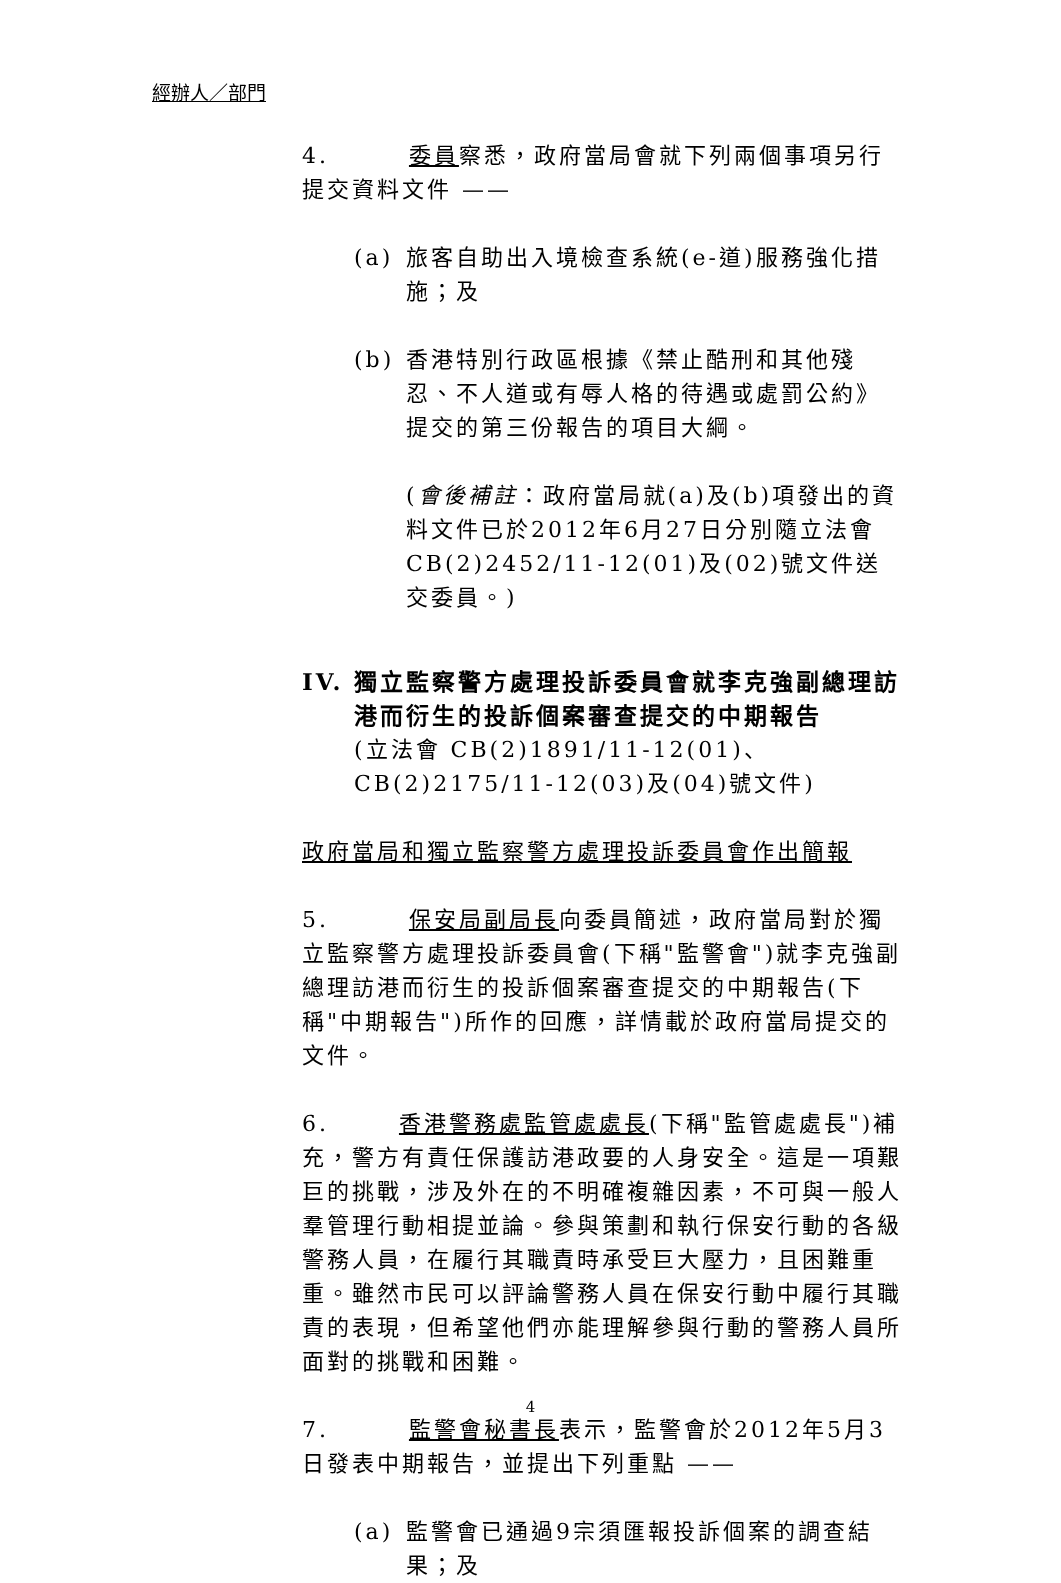經辦人／部門
4. 委員察悉，政府當局會就下列兩個事項另行提交資料文件 ——
(a) 旅客自助出入境檢查系統(e-道)服務強化措施；及
(b) 香港特別行政區根據《禁止酷刑和其他殘忍、不人道或有辱人格的待遇或處罰公約》提交的第三份報告的項目大綱。
(會後補註：政府當局就(a)及(b)項發出的資料文件已於2012年6月27日分別隨立法會CB(2)2452/11-12(01)及(02)號文件送交委員。)
IV. 獨立監察警方處理投訴委員會就李克強副總理訪港而衍生的投訴個案審查提交的中期報告
(立法會 CB(2)1891/11-12(01)、CB(2)2175/11-12(03)及(04)號文件)
政府當局和獨立監察警方處理投訴委員會作出簡報
5. 保安局副局長向委員簡述，政府當局對於獨立監察警方處理投訴委員會(下稱"監警會")就李克強副總理訪港而衍生的投訴個案審查提交的中期報告(下稱"中期報告")所作的回應，詳情載於政府當局提交的文件。
6. 香港警務處監管處處長(下稱"監管處處長")補充，警方有責任保護訪港政要的人身安全。這是一項艱巨的挑戰，涉及外在的不明確複雜因素，不可與一般人羣管理行動相提並論。參與策劃和執行保安行動的各級警務人員，在履行其職責時承受巨大壓力，且困難重重。雖然市民可以評論警務人員在保安行動中履行其職責的表現，但希望他們亦能理解參與行動的警務人員所面對的挑戰和困難。
7. 監警會秘書長表示，監警會於2012年5月3日發表中期報告，並提出下列重點 ——
(a) 監警會已通過9宗須匯報投訴個案的調查結果；及
4